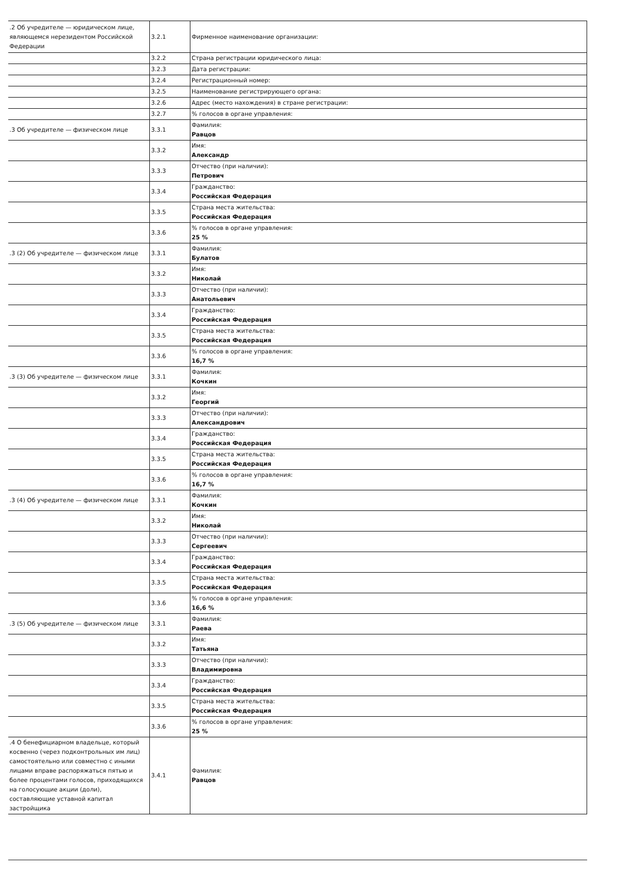| .2 Об учредителе — юридическом лице, являющемся нерезидентом Российской Федерации | 3.2.1 | Фирменное наименование организации: |
| | 3.2.2 | Страна регистрации юридического лица: |
| | 3.2.3 | Дата регистрации: |
| | 3.2.4 | Регистрационный номер: |
| | 3.2.5 | Наименование регистрирующего органа: |
| | 3.2.6 | Адрес (место нахождения) в стране регистрации: |
| | 3.2.7 | % голосов в органе управления: |
| .3 Об учредителе — физическом лице | 3.3.1 | Фамилия: Равцов |
| | 3.3.2 | Имя: Александр |
| | 3.3.3 | Отчество (при наличии): Петрович |
| | 3.3.4 | Гражданство: Российская Федерация |
| | 3.3.5 | Страна места жительства: Российская Федерация |
| | 3.3.6 | % голосов в органе управления: 25 % |
| .3 (2) Об учредителе — физическом лице | 3.3.1 | Фамилия: Булатов |
| | 3.3.2 | Имя: Николай |
| | 3.3.3 | Отчество (при наличии): Анатольевич |
| | 3.3.4 | Гражданство: Российская Федерация |
| | 3.3.5 | Страна места жительства: Российская Федерация |
| | 3.3.6 | % голосов в органе управления: 16,7 % |
| .3 (3) Об учредителе — физическом лице | 3.3.1 | Фамилия: Кочкин |
| | 3.3.2 | Имя: Георгий |
| | 3.3.3 | Отчество (при наличии): Александрович |
| | 3.3.4 | Гражданство: Российская Федерация |
| | 3.3.5 | Страна места жительства: Российская Федерация |
| | 3.3.6 | % голосов в органе управления: 16,7 % |
| .3 (4) Об учредителе — физическом лице | 3.3.1 | Фамилия: Кочкин |
| | 3.3.2 | Имя: Николай |
| | 3.3.3 | Отчество (при наличии): Сергеевич |
| | 3.3.4 | Гражданство: Российская Федерация |
| | 3.3.5 | Страна места жительства: Российская Федерация |
| | 3.3.6 | % голосов в органе управления: 16,6 % |
| .3 (5) Об учредителе — физическом лице | 3.3.1 | Фамилия: Раева |
| | 3.3.2 | Имя: Татьяна |
| | 3.3.3 | Отчество (при наличии): Владимировна |
| | 3.3.4 | Гражданство: Российская Федерация |
| | 3.3.5 | Страна места жительства: Российская Федерация |
| | 3.3.6 | % голосов в органе управления: 25 % |
| .4 О бенефициарном владельце, который косвенно (через подконтрольных им лиц) самостоятельно или совместно с иными лицами вправе распоряжаться пятью и более процентами голосов, приходящихся на голосующие акции (доли), составляющие уставной капитал застройщика | 3.4.1 | Фамилия: Равцов |